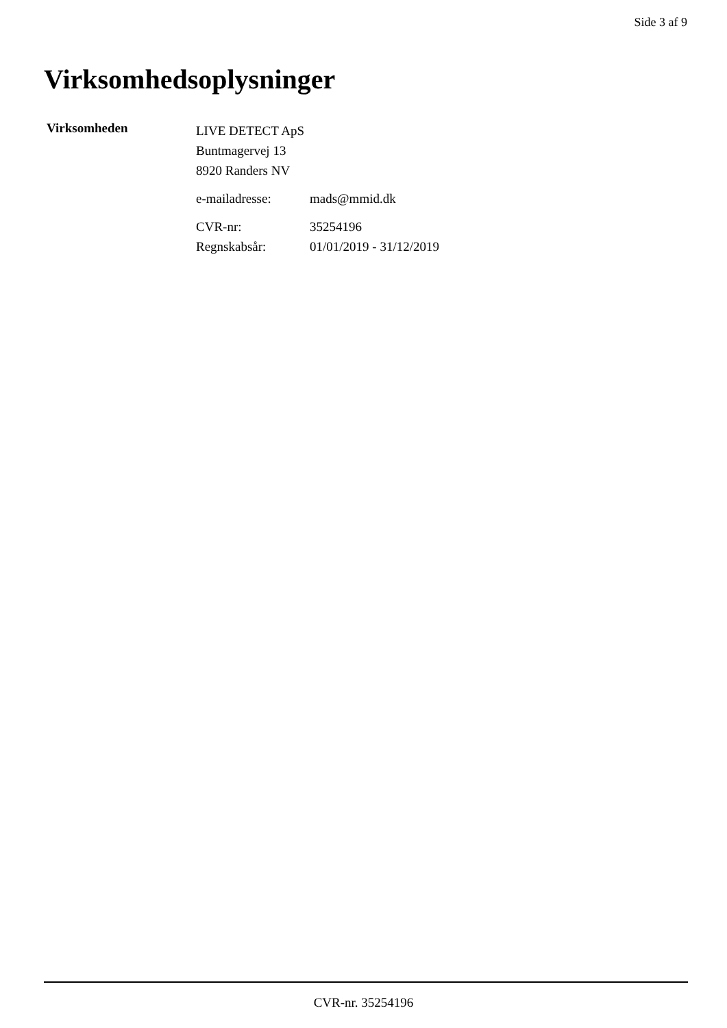Side 3 af 9
Virksomhedsoplysninger
Virksomheden
LIVE DETECT ApS
Buntmagervej 13
8920 Randers NV
e-mailadresse: mads@mmid.dk
CVR-nr: 35254196
Regnskabsår: 01/01/2019 - 31/12/2019
CVR-nr. 35254196